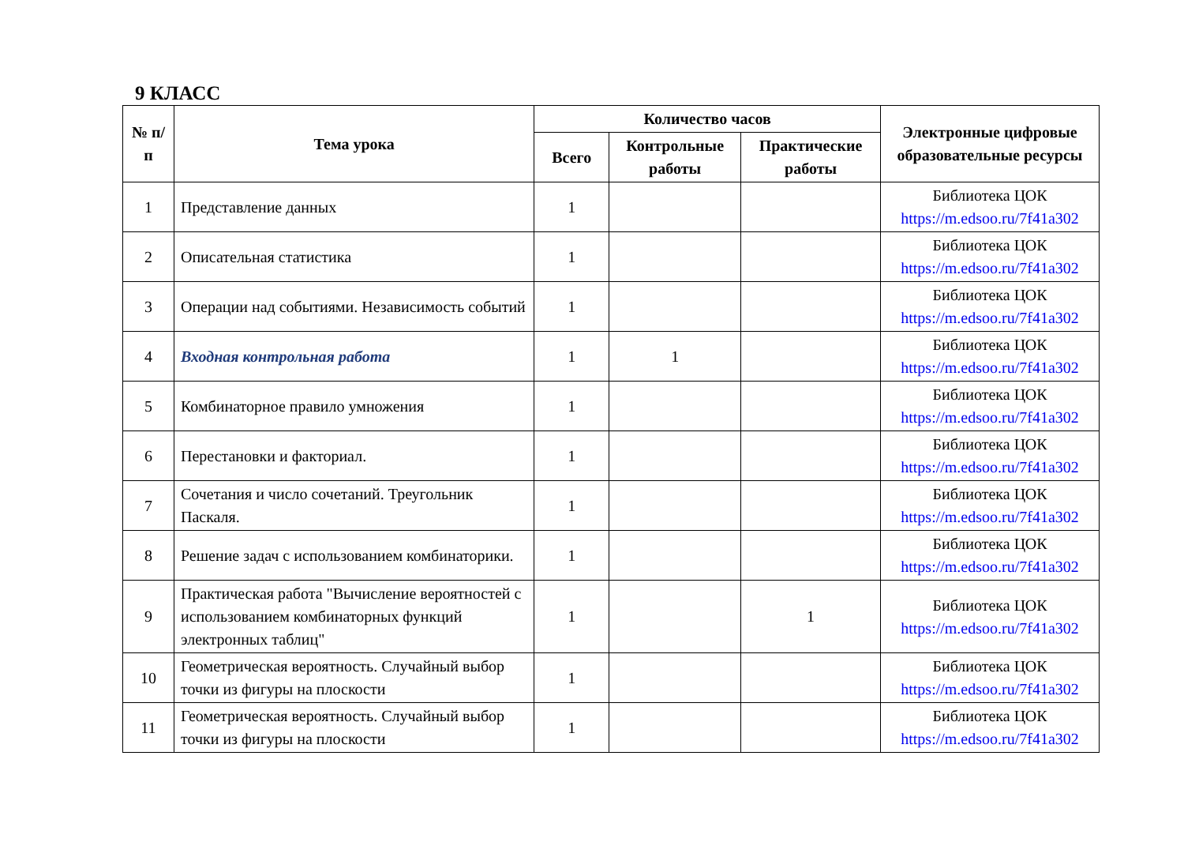9 КЛАСС
| № п/п | Тема урока | Количество часов | | | Электронные цифровые образовательные ресурсы |
| --- | --- | --- | --- | --- | --- |
| | | Всего | Контрольные работы | Практические работы | |
| 1 | Представление данных | 1 | | | Библиотека ЦОК https://m.edsoo.ru/7f41a302 |
| 2 | Описательная статистика | 1 | | | Библиотека ЦОК https://m.edsoo.ru/7f41a302 |
| 3 | Операции над событиями. Независимость событий | 1 | | | Библиотека ЦОК https://m.edsoo.ru/7f41a302 |
| 4 | Входная контрольная работа | 1 | 1 | | Библиотека ЦОК https://m.edsoo.ru/7f41a302 |
| 5 | Комбинаторное правило умножения | 1 | | | Библиотека ЦОК https://m.edsoo.ru/7f41a302 |
| 6 | Перестановки и факториал. | 1 | | | Библиотека ЦОК https://m.edsoo.ru/7f41a302 |
| 7 | Сочетания и число сочетаний. Треугольник Паскаля. | 1 | | | Библиотека ЦОК https://m.edsoo.ru/7f41a302 |
| 8 | Решение задач с использованием комбинаторики. | 1 | | | Библиотека ЦОК https://m.edsoo.ru/7f41a302 |
| 9 | Практическая работа "Вычисление вероятностей с использованием комбинаторных функций электронных таблиц" | 1 | | 1 | Библиотека ЦОК https://m.edsoo.ru/7f41a302 |
| 10 | Геометрическая вероятность. Случайный выбор точки из фигуры на плоскости | 1 | | | Библиотека ЦОК https://m.edsoo.ru/7f41a302 |
| 11 | Геометрическая вероятность. Случайный выбор точки из фигуры на плоскости | 1 | | | Библиотека ЦОК https://m.edsoo.ru/7f41a302 |